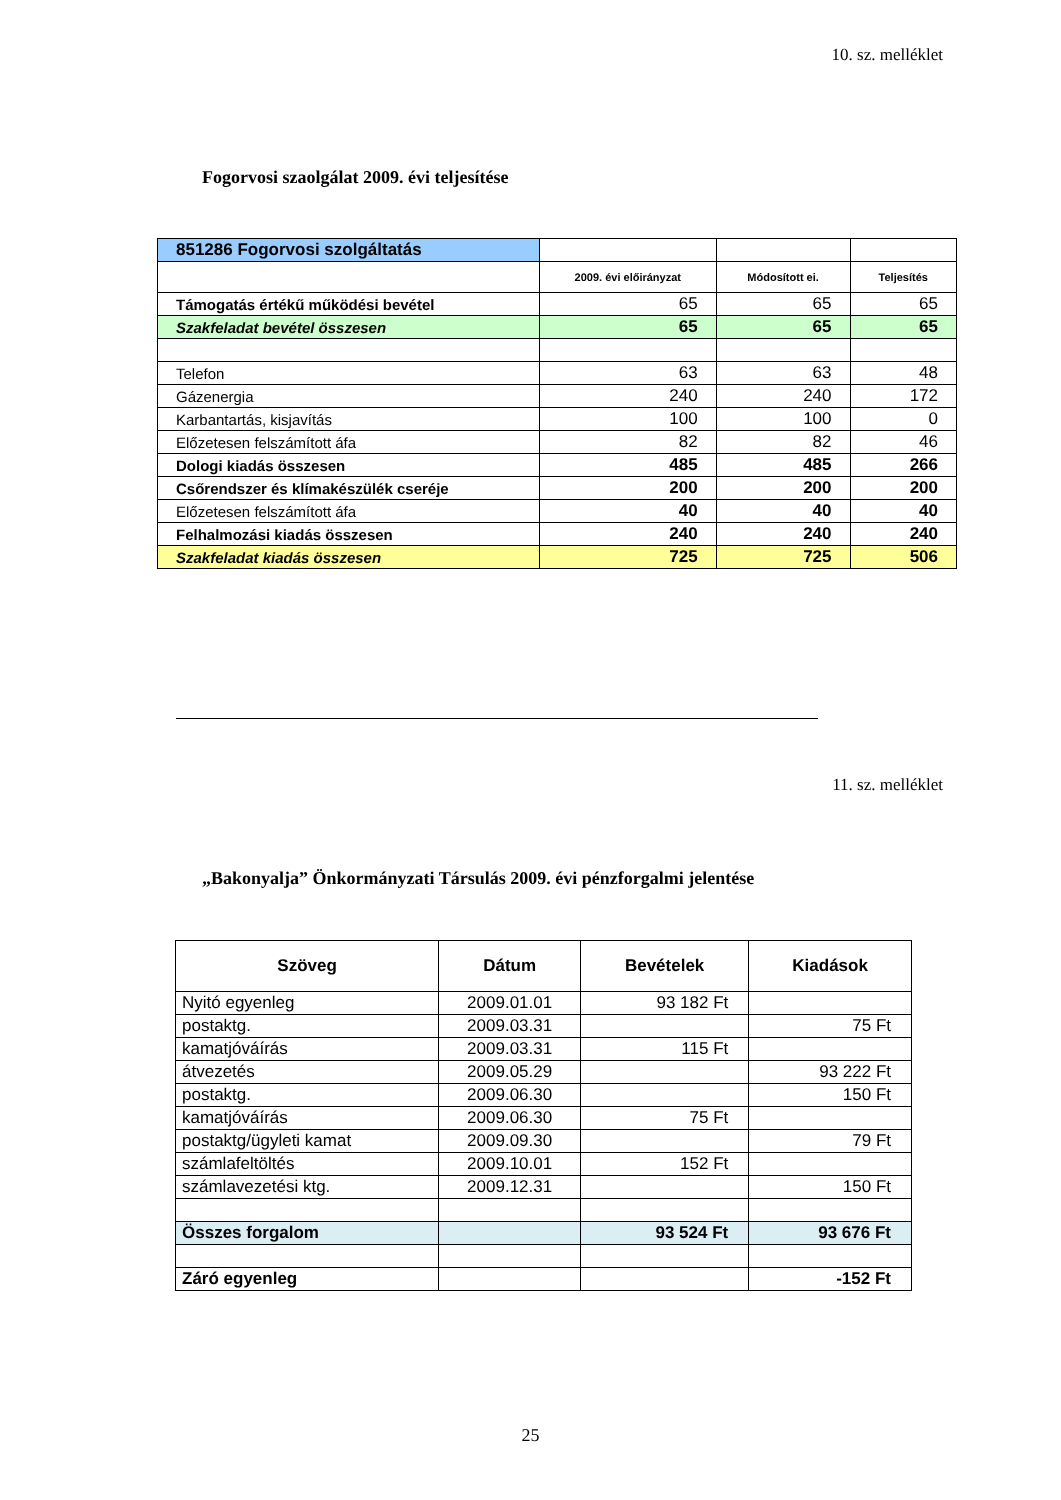10. sz. melléklet
Fogorvosi szaolgálat 2009. évi teljesítése
| 851286 Fogorvosi szolgáltatás | | | |
| | 2009. évi előirányzat | Módosított ei. | Teljesítés |
| Támogatás értékű működési bevétel | 65 | 65 | 65 |
| Szakfeladat bevétel összesen | 65 | 65 | 65 |
| Telefon | 63 | 63 | 48 |
| Gázenergia | 240 | 240 | 172 |
| Karbantartás, kisjavítás | 100 | 100 | 0 |
| Előzetesen felszámított áfa | 82 | 82 | 46 |
| Dologi kiadás összesen | 485 | 485 | 266 |
| Csőrendszer és klímakészülék cseréje | 200 | 200 | 200 |
| Előzetesen felszámított áfa | 40 | 40 | 40 |
| Felhalmozási kiadás összesen | 240 | 240 | 240 |
| Szakfeladat kiadás összesen | 725 | 725 | 506 |
11. sz. melléklet
„Bakonyalja” Önkormányzati Társulás 2009. évi pénzforgalmi jelentése
| Szöveg | Dátum | Bevételek | Kiadások |
| --- | --- | --- | --- |
| Nyitó egyenleg | 2009.01.01 | 93 182 Ft | |
| postaktg. | 2009.03.31 | | 75 Ft |
| kamatjóváírás | 2009.03.31 | 115 Ft | |
| átvezetés | 2009.05.29 | | 93 222 Ft |
| postaktg. | 2009.06.30 | | 150 Ft |
| kamatjóváírás | 2009.06.30 | 75 Ft | |
| postaktg/ügyleti kamat | 2009.09.30 | | 79 Ft |
| számlafeltöltés | 2009.10.01 | 152 Ft | |
| számlavezetési ktg. | 2009.12.31 | | 150 Ft |
| Összes forgalom | | 93 524 Ft | 93 676 Ft |
| Záró egyenleg | | | -152 Ft |
25